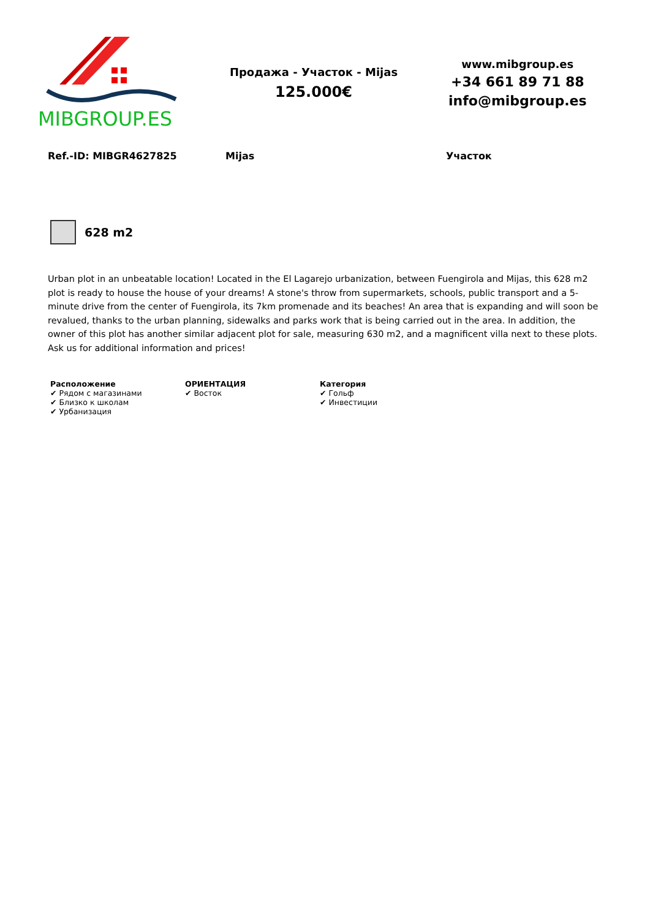MIBGROUP.ES
Продажа - Участок - Mijas
125.000€
www.mibgroup.es
+34 661 89 71 88
info@mibgroup.es
Ref.-ID: MIBGR4627825 Mijas Участок
628 m2
Urban plot in an unbeatable location! Located in the El Lagarejo urbanization, between Fuengirola and Mijas, this 628 m2 plot is ready to house the house of your dreams! A stone's throw from supermarkets, schools, public transport and a 5-minute drive from the center of Fuengirola, its 7km promenade and its beaches! An area that is expanding and will soon be revalued, thanks to the urban planning, sidewalks and parks work that is being carried out in the area. In addition, the owner of this plot has another similar adjacent plot for sale, measuring 630 m2, and a magnificent villa next to these plots. Ask us for additional information and prices!
Расположение
✔ Рядом с магазинами
✔ Близко к школам
✔ Урбанизация
ОРИЕНТАЦИЯ
✔ Восток
Категория
✔ Гольф
✔ Инвестиции